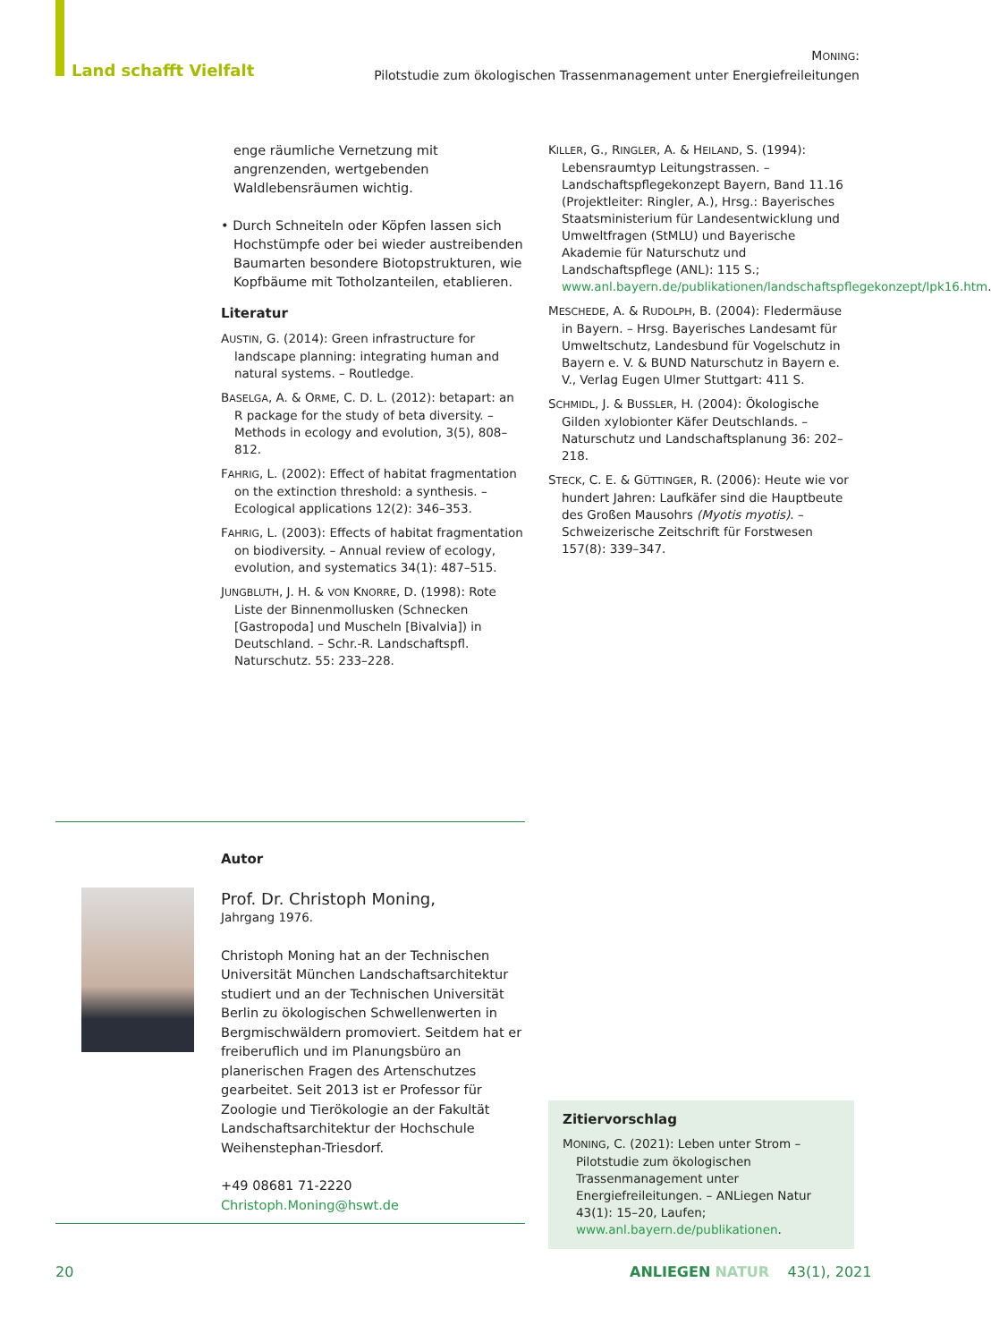Land schafft Vielfalt
MONING:
Pilotstudie zum ökologischen Trassenmanagement unter Energiefreileitungen
enge räumliche Vernetzung mit angrenzenden, wertgebenden Waldlebensräumen wichtig.
• Durch Schneiteln oder Köpfen lassen sich Hochstümpfe oder bei wieder austreibenden Baumarten besondere Biotopstrukturen, wie Kopfbäume mit Totholzanteilen, etablieren.
Literatur
AUSTIN, G. (2014): Green infrastructure for landscape planning: integrating human and natural systems. – Routledge.
BASELGA, A. & ORME, C. D. L. (2012): betapart: an R package for the study of beta diversity. – Methods in ecology and evolution, 3(5), 808–812.
FAHRIG, L. (2002): Effect of habitat fragmentation on the extinction threshold: a synthesis. – Ecological applications 12(2): 346–353.
FAHRIG, L. (2003): Effects of habitat fragmentation on biodiversity. – Annual review of ecology, evolution, and systematics 34(1): 487–515.
JUNGBLUTH, J. H. & VON KNORRE, D. (1998): Rote Liste der Binnenmollusken (Schnecken [Gastropoda] und Muscheln [Bivalvia]) in Deutschland. – Schr.-R. Landschaftspfl. Naturschutz. 55: 233–228.
KILLER, G., RINGLER, A. & HEILAND, S. (1994): Lebensraumtyp Leitungstrassen. – Landschaftspflegekonzept Bayern, Band 11.16 (Projektleiter: Ringler, A.), Hrsg.: Bayerisches Staatsministerium für Landesentwicklung und Umweltfragen (StMLU) und Bayerische Akademie für Naturschutz und Landschaftspflege (ANL): 115 S.; www.anl.bayern.de/publikationen/landschaftspflegekonzept/lpk16.htm.
MESCHEDE, A. & RUDOLPH, B. (2004): Fledermäuse in Bayern. – Hrsg. Bayerisches Landesamt für Umweltschutz, Landesbund für Vogelschutz in Bayern e. V. & BUND Naturschutz in Bayern e. V., Verlag Eugen Ulmer Stuttgart: 411 S.
SCHMIDL, J. & BUSSLER, H. (2004): Ökologische Gilden xylobionter Käfer Deutschlands. – Naturschutz und Landschaftsplanung 36: 202–218.
STECK, C. E. & GÜTTINGER, R. (2006): Heute wie vor hundert Jahren: Laufkäfer sind die Hauptbeute des Großen Mausohrs (Myotis myotis). – Schweizerische Zeitschrift für Forstwesen 157(8): 339–347.
Autor
Prof. Dr. Christoph Moning,
Jahrgang 1976.
Christoph Moning hat an der Technischen Universität München Landschaftsarchitektur studiert und an der Technischen Universität Berlin zu ökologischen Schwellenwerten in Bergmischwäldern promoviert. Seitdem hat er freiberuflich und im Planungsbüro an planerischen Fragen des Artenschutzes gearbeitet. Seit 2013 ist er Professor für Zoologie und Tierökologie an der Fakultät Landschaftsarchitektur der Hochschule Weihenstephan-Triesdorf.
+49 08681 71-2220
Christoph.Moning@hswt.de
Zitiervorschlag
MONING, C. (2021): Leben unter Strom – Pilotstudie zum ökologischen Trassenmanagement unter Energiefreileitungen. – ANLiegen Natur 43(1): 15–20, Laufen; www.anl.bayern.de/publikationen.
20 ANLIEGEN NATUR 43(1), 2021